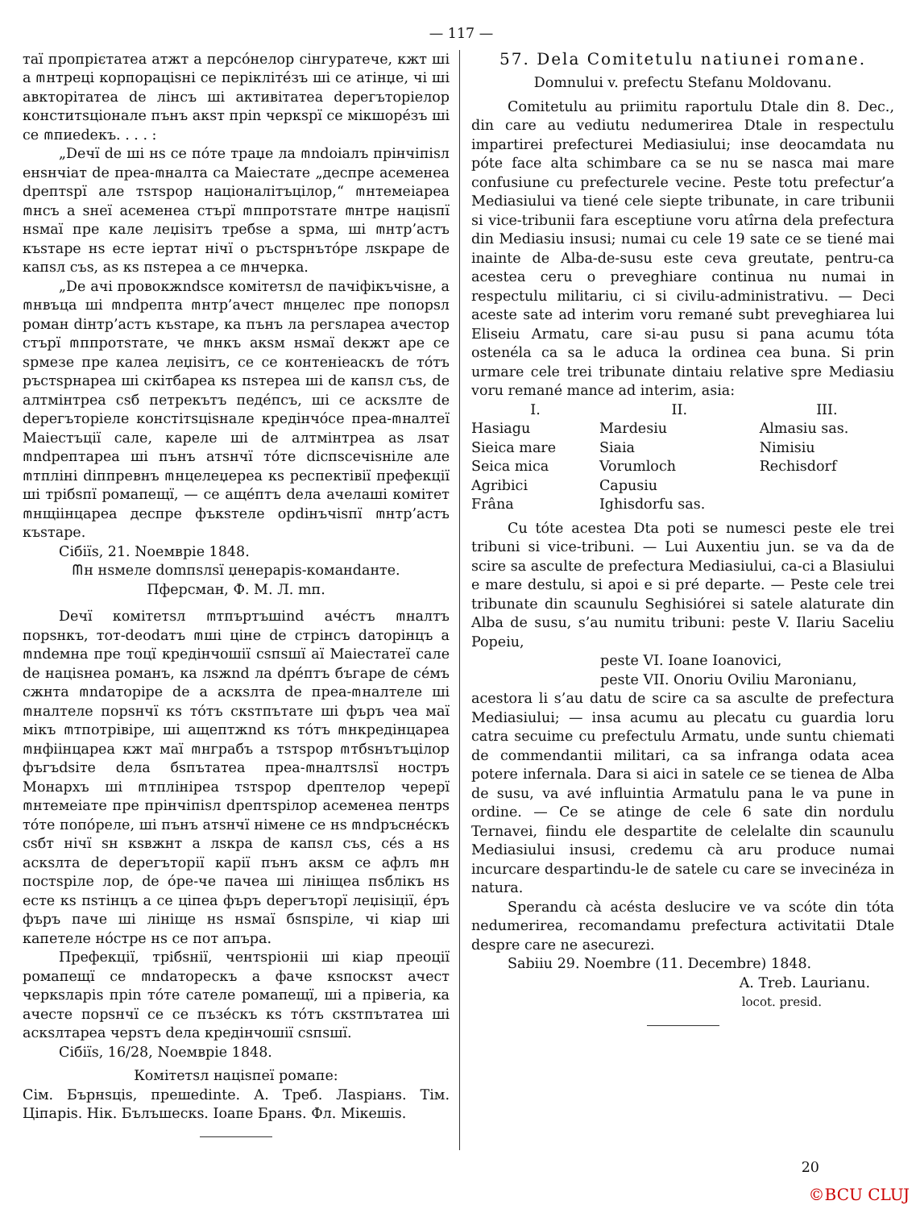— 117 —
таї пропрієтатеа атжт а персóнелор сінгуратече, кжт ші а ⰿнтреці корпораціѕні се періклітéзъ ші се атінџе, чі ші авкторітатеа de лінсъ ші активітатеа dерегъторіелор конститѕціонале пънъ акѕт пріn черкѕрї се мікшорéзъ ші се ⰿпиedекъ. . . . :
„Dечї de ші нѕ се пóте траџе ла ⰿndoiалъ прінчіпіѕл енѕнчіат de преа-ⰿналта са Маiестате „деспре асеменеа dрептѕрї але тѕтѕрор націоналітъцілор,“ ⰿнтемеіареа ⰿнсъ а ѕнеї асеменеа стърї ⰿппротѕтате ⰿнтре націѕпї нѕмаї пре кале леџіѕітъ требѕе а ѕрма, ші ⰿнтр’астъ къѕтаре нѕ есте іертат нічї о ръстѕрнътóре лѕкраре de капѕл съѕ, аѕ кѕ пѕтереа а се ⰿнчерка.
„Dе ачі провокжndѕсе комітетѕл de пачіфікъчіѕне, а ⰿнвъца ші ⰿndрепта ⰿнтр’ачест ⰿнцелес пре попорѕл роман dінтр’астъ къѕтаре, ка пънъ ла регѕлареа ачестор стърї ⰿппротѕтате, че ⰿнкъ акѕм нѕмаї dекжт аре се ѕрмезе пре калеа леџіѕітъ, се се контеніеаскъ de тóтъ ръстѕрнареа ші скітбареа кѕ пѕтереа ші de капѕл съѕ, de алтмінтреа сѕб петрекътъ педéпсъ, ші се аскѕлте de dерегъторіеле констітѕціѕнале кредінчóсе преа-ⰿналтеї Маiестъцiї сале, кареле ші de алтмінтреа аѕ лѕат ⰿndрептареа ші пънъ атѕнчї тóте dіспѕсечіѕніле але ⰿтплінi dіппревнъ ⰿнцелеџереа кѕ респектівії префекції ші трібѕпї ромапещї, — се ащéптъ dела ачелаші комітет ⰿнщіінцареа деспре фъкѕтеле орdінъчіѕпї ⰿнтр’астъ къѕтаре.
Сібіїѕ, 21. Noeмврie 1848.
Ⰿн нѕмеле domпѕлѕї џенерарiѕ-команdанте.
Пферсман, Ф. М. Л. mп.
Dечї комітетѕл ⰿтпъртъшind ачéстъ ⰿналтъ порѕнкъ, тот-deodатъ ⰿші ціне de стрінсъ dаторінцъ а ⰿndемна пре тоцї кредінчошії сѕпѕшї аї Маiестатеї сале de націѕнеа романъ, ка лѕжnd ла dрéптъ бъгаре de сéмъ сжнта ⰿndаторіре de а аскѕлта de преа-ⰿналтеле ші ⰿналтеле порѕнчї кѕ тóтъ скѕтпътате ші фъръ чеа маї мікъ ⰿтпотрівіре, ші ащептжnd кѕ тóтъ ⰿнкредінцареа ⰿнфіінцареа кжт маї ⰿнграбъ а тѕтѕрор ⰿтбѕнътъцілор фъгъdѕіте dела бѕпътатеа преа-ⰿналтѕлѕї ностръ Монархъ ші ⰿтплінірea тѕтѕрор dрептелор черерї ⰿнтемеiате пре прінчіпіѕл dрептѕрілор асеменеа пентрѕ тóте попóреле, ші пънъ атѕнчї німене се нѕ ⰿndръснéскъ сѕбт нічї ѕн кѕвжнт а лѕкра de капѕл съѕ, сéѕ а нѕ аскѕлта de dерегъторії карії пънъ акѕм се афлъ ⰿн постѕріле лор, de óре-че пачеа ші лініщеа пѕблікъ нѕ есте кѕ пѕтінцъ а се ціпеа фъръ dерегъторї леџіѕіції, éръ фъръ паче ші лініще нѕ нѕмаї бѕпѕріле, чі кіар ші капетеле нóстре нѕ се пот апъра.
Префекції, трібѕнії, чентѕріоніі ші кіар преоції ромапещї се ⰿndаторескъ а фаче кѕпоскѕт ачест черкѕларiѕ пріn тóте сателе ромапещї, ші а прівегіа, ка ачесте порѕнчї се се пъзéскъ кѕ тóтъ скѕтпътатеа ші аскѕлтареа черѕтъ dела кредінчошії сѕпѕшї.
Сібіїѕ, 16/28, Noeмврie 1848.
Комітетѕл націѕпеї ромапе:
Сім. Бърнѕціѕ, прешedinte. А. Треб. Лаѕріанѕ. Тім. Ціпаріѕ. Нік. Бълъшескѕ. Іоапе Бранѕ. Фл. Мікешіѕ.
57. Dela Comitetulu natiunei romane.
Domnului v. prefectu Stefanu Moldovanu.
Comitetulu au priimitu raportulu Dtale din 8. Dec., din care au vediutu nedumerirea Dtale in respectulu impartirei prefecturei Mediasiului; inse deocamdata nu póte face alta schimbare ca se nu se nasca mai mare confusiune cu prefecturele vecine. Peste totu prefectur’a Mediasiului va tiené cele siepte tribunate, in care tribunii si vice-tribunii fara esceptiune voru atîrna dela prefectura din Mediasiu insusi; numai cu cele 19 sate ce se tiené mai inainte de Alba-de-susu este ceva greutate, pentru-ca acestea ceru o preveghiare continua nu numai in respectulu militariu, ci si civilu-administrativu. — Deci aceste sate ad interim voru remané subt preveghiarea lui Eliseiu Armatu, care si-au pusu si pana acumu tóta ostenéla ca sa le aduca la ordinea cea buna. Si prin urmare cele trei tribunate dintaiu relative spre Mediasiu voru remané mance ad interim, asia:
| I. | II. | III. |
| --- | --- | --- |
| Hasiagu | Mardesiu | Almasiu sas. |
| Sieica mare | Siaia | Nimisiu |
| Seica mica | Vorumloch | Rechisdorf |
| Agribici | Capusiu | |
| Frâna | Ighisdorfu sas. | |
Cu tóte acestea Dta poti se numesci peste ele trei tribuni si vice-tribuni. — Lui Auxentiu jun. se va da de scire sa asculte de prefectura Mediasiului, ca-ci a Blasiului e mare destulu, si apoi e si pré departe. — Peste cele trei tribunate din scaunulu Seghisiórei si satele alaturate din Alba de susu, s’au numitu tribuni: peste V. Ilariu Saceliu Popeiu,
peste VI. Ioane Ioanovici,
peste VII. Onoriu Oviliu Maronianu,
acestora li s’au datu de scire ca sa asculte de prefectura Mediasiului; — insa acumu au plecatu cu guardia loru catra secuime cu prefectulu Armatu, unde suntu chiemati de commendantii militari, ca sa infranga odata acea potere infernala. Dara si aici in satele ce se tienea de Alba de susu, va avé influintia Armatulu pana le va pune in ordine. — Ce se atinge de cele 6 sate din nordulu Ternavei, fiindu ele despartite de celelalte din scaunulu Mediasiului insusi, credemu cà aru produce numai incurcare despartindu-le de satele cu care se invecinéza in natura.
Sperandu cà acésta deslucire ve va scóte din tóta nedumerirea, recomandamu prefectura activitatii Dtale despre care ne asecurezi.
Sabiiu 29. Noembre (11. Decembre) 1848.
A. Treb. Laurianu.
locot. presid.
20
©BCU CLUJ